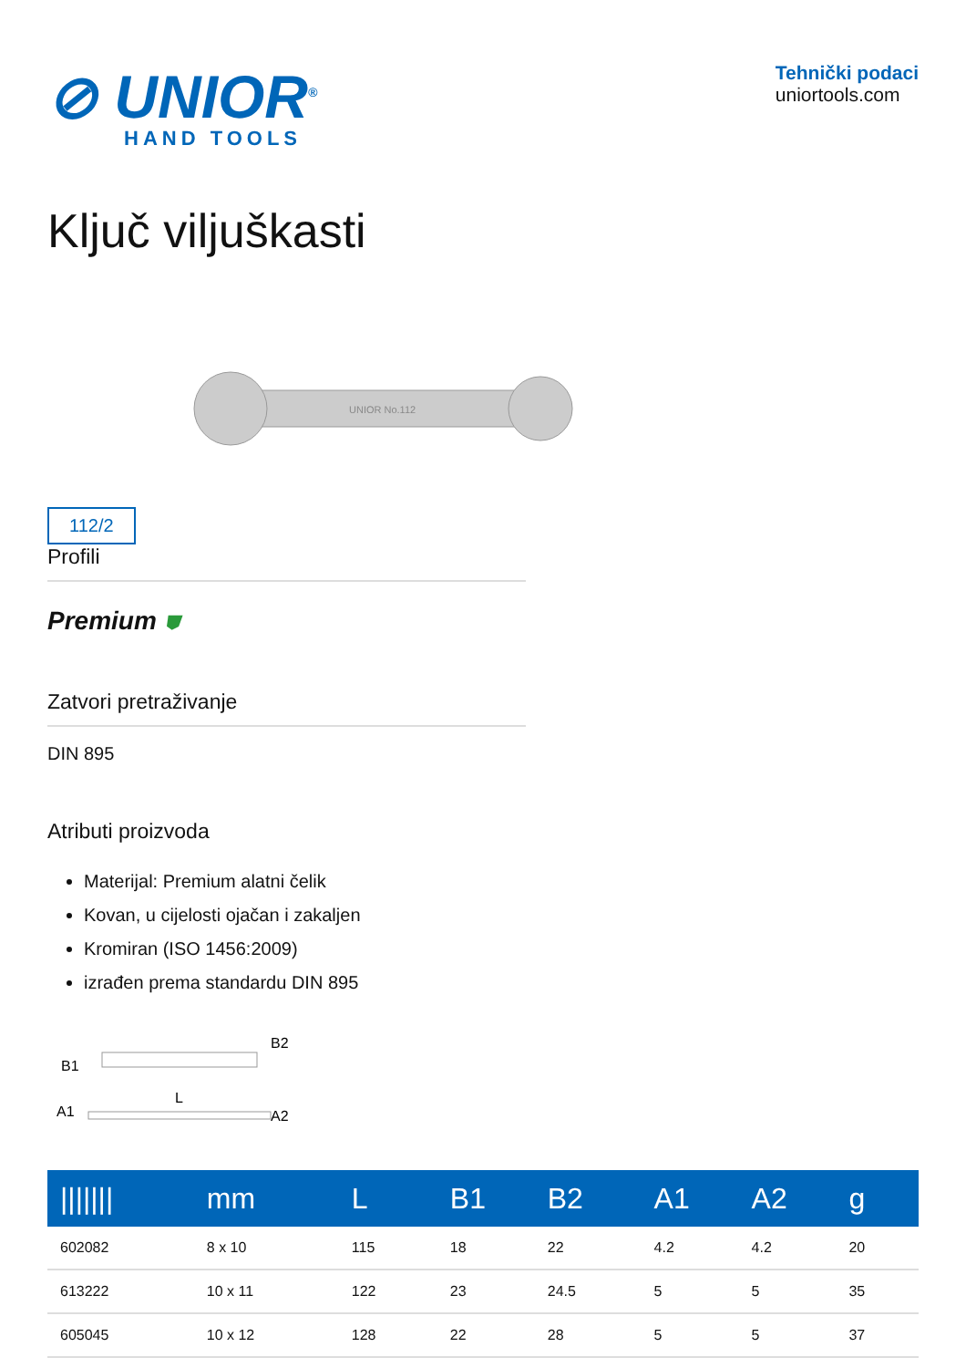⊘ UNIOR<sup>®</sup>
HAND TOOLS
Tehnički podaci
uniortools.com
Ključ viljuškasti
112/2
UNIOR No.112
Profili
Premium ⛊
Zatvori pretraživanje
DIN 895
Atributi proizvoda
Materijal: Premium alatni čelik
Kovan, u cijelosti ojačan i zakaljen
Kromiran (ISO 1456:2009)
izrađen prema standardu DIN 895
B1
B2
L
A1
A2
| /////// | mm | L | B1 | B2 | A1 | A2 | g |
| --- | --- | --- | --- | --- | --- | --- | --- |
| 602082 | 8 x 10 | 115 | 18 | 22 | 4.2 | 4.2 | 20 |
| 613222 | 10 x 11 | 122 | 23 | 24.5 | 5 | 5 | 35 |
| 605045 | 10 x 12 | 128 | 22 | 28 | 5 | 5 | 37 |